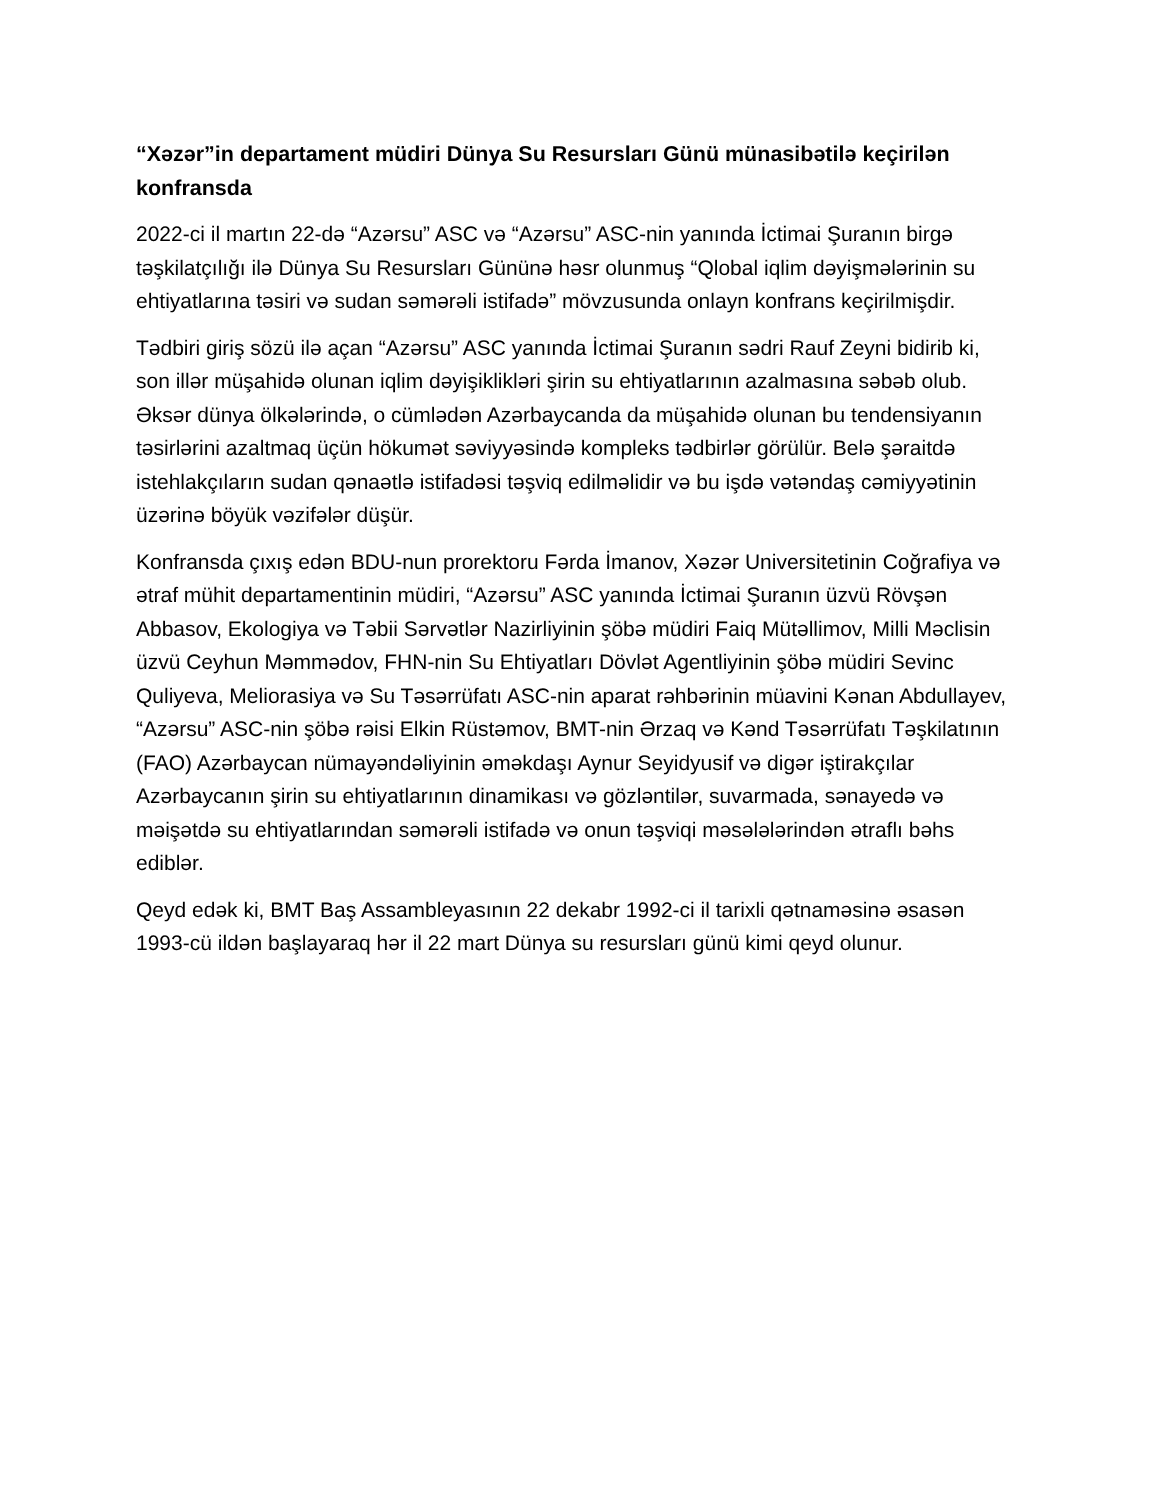“Xəzər”in departament müdiri Dünya Su Resursları Günü münasibətilə keçirilən konfransda
2022-ci il martın 22-də “Azərsu” ASC və “Azərsu” ASC-nin yanında İctimai Şuranın birgə təşkilatçılığı ilə Dünya Su Resursları Gününə həsr olunmuş “Qlobal iqlim dəyişmələrinin su ehtiyatlarına təsiri və sudan səmərəli istifadə” mövzusunda onlayn konfrans keçirilmişdir.
Tədbiri giriş sözü ilə açan “Azərsu” ASC yanında İctimai Şuranın sədri Rauf Zeyni bidirib ki, son illər müşahidə olunan iqlim dəyişiklikləri şirin su ehtiyatlarının azalmasına səbəb olub. Əksər dünya ölkələrində, o cümlədən Azərbaycanda da müşahidə olunan bu tendensiyanın təsirlərini azaltmaq üçün hökumət səviyyəsində kompleks tədbirlər görülür. Belə şəraitdə istehlakçıların sudan qənaətlə istifadəsi təşviq edilməlidir və bu işdə vətəndaş cəmiyyətinin üzərinə böyük vəzifələr düşür.
Konfransda çıxış edən BDU-nun prorektoru Fərda İmanov, Xəzər Universitetinin Coğrafiya və ətraf mühit departamentinin müdiri, “Azərsu” ASC yanında İctimai Şuranın üzvü Rövşən Abbasov, Ekologiya və Təbii Sərvətlər Nazirliyinin şöbə müdiri Faiq Mütəllimov, Milli Məclisin üzvü Ceyhun Məmmədov, FHN-nin Su Ehtiyatları Dövlət Agentliyinin şöbə müdiri Sevinc Quliyeva, Meliorasiya və Su Təsərrüfatı ASC-nin aparat rəhbərinin müavini Kənan Abdullayev, “Azərsu” ASC-nin şöbə rəisi Elkin Rüstəmov, BMT-nin Ərzaq və Kənd Təsərrüfatı Təşkilatının (FAO) Azərbaycan nümayəndəliyinin əməkdaşı Aynur Seyidyusif və digər iştirakçılar Azərbaycanın şirin su ehtiyatlarının dinamikası və gözləntilər, suvarmada, sənayedə və məişətdə su ehtiyatlarından səmərəli istifadə və onun təşviqi məsələlərindən ətraflı bəhs ediblər.
Qeyd edək ki, BMT Baş Assambleyasının 22 dekabr 1992-ci il tarixli qətnaməsinə əsasən 1993-cü ildən başlayaraq hər il 22 mart Dünya su resursları günü kimi qeyd olunur.